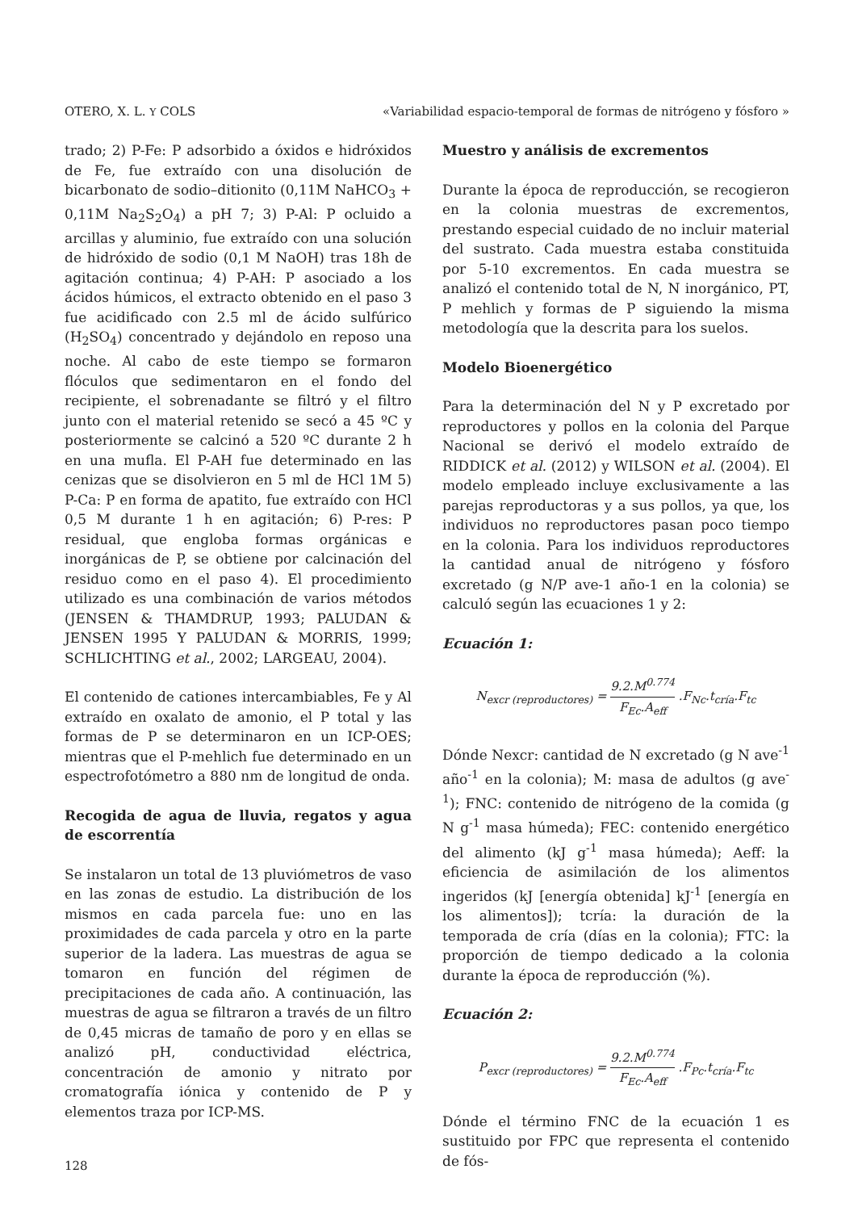OTERO, X. L. Y COLS «Variabilidad espacio-temporal de formas de nitrógeno y fósforo »
trado; 2) P-Fe: P adsorbido a óxidos e hidróxidos de Fe, fue extraído con una disolución de bicarbonato de sodio–ditionito (0,11M NaHCO<sub>3</sub> + 0,11M Na<sub>2</sub>S<sub>2</sub>O<sub>4</sub>) a pH 7; 3) P-Al: P ocluido a arcillas y aluminio, fue extraído con una solución de hidróxido de sodio (0,1 M NaOH) tras 18h de agitación continua; 4) P-AH: P asociado a los ácidos húmicos, el extracto obtenido en el paso 3 fue acidificado con 2.5 ml de ácido sulfúrico (H<sub>2</sub>SO<sub>4</sub>) concentrado y dejándolo en reposo una noche. Al cabo de este tiempo se formaron flóculos que sedimentaron en el fondo del recipiente, el sobrenadante se filtró y el filtro junto con el material retenido se secó a 45 ºC y posteriormente se calcinó a 520 ºC durante 2 h en una mufla. El P-AH fue determinado en las cenizas que se disolvieron en 5 ml de HCl 1M 5) P-Ca: P en forma de apatito, fue extraído con HCl 0,5 M durante 1 h en agitación; 6) P-res: P residual, que engloba formas orgánicas e inorgánicas de P, se obtiene por calcinación del residuo como en el paso 4). El procedimiento utilizado es una combinación de varios métodos (JENSEN & THAMDRUP, 1993; PALUDAN & JENSEN 1995 Y PALUDAN & MORRIS, 1999; SCHLICHTING et al., 2002; LARGEAU, 2004).
El contenido de cationes intercambiables, Fe y Al extraído en oxalato de amonio, el P total y las formas de P se determinaron en un ICP-OES; mientras que el P-mehlich fue determinado en un espectrofotómetro a 880 nm de longitud de onda.
Recogida de agua de lluvia, regatos y agua de escorrentía
Se instalaron un total de 13 pluviómetros de vaso en las zonas de estudio. La distribución de los mismos en cada parcela fue: uno en las proximidades de cada parcela y otro en la parte superior de la ladera. Las muestras de agua se tomaron en función del régimen de precipitaciones de cada año. A continuación, las muestras de agua se filtraron a través de un filtro de 0,45 micras de tamaño de poro y en ellas se analizó pH, conductividad eléctrica, concentración de amonio y nitrato por cromatografía iónica y contenido de P y elementos traza por ICP-MS.
Muestro y análisis de excrementos
Durante la época de reproducción, se recogieron en la colonia muestras de excrementos, prestando especial cuidado de no incluir material del sustrato. Cada muestra estaba constituida por 5-10 excrementos. En cada muestra se analizó el contenido total de N, N inorgánico, PT, P mehlich y formas de P siguiendo la misma metodología que la descrita para los suelos.
Modelo Bioenergético
Para la determinación del N y P excretado por reproductores y pollos en la colonia del Parque Nacional se derivó el modelo extraído de RIDDICK et al. (2012) y WILSON et al. (2004). El modelo empleado incluye exclusivamente a las parejas reproductoras y a sus pollos, ya que, los individuos no reproductores pasan poco tiempo en la colonia. Para los individuos reproductores la cantidad anual de nitrógeno y fósforo excretado (g N/P ave-1 año-1 en la colonia) se calculó según las ecuaciones 1 y 2:
Ecuación 1:
N<sub>excr (reproductores)</sub> = 9.2.M<sup>0.774</sup> F<sub>Ec</sub>.A<sub>eff</sub> .F<sub>Nc</sub>.t<sub>cría</sub>.F<sub>tc</sub>
Dónde Nexcr: cantidad de N excretado (g N ave<sup>-1</sup> año<sup>-1</sup> en la colonia); M: masa de adultos (g ave<sup>-1</sup>); FNC: contenido de nitrógeno de la comida (g N g<sup>-1</sup> masa húmeda); FEC: contenido energético del alimento (kJ g<sup>-1</sup> masa húmeda); Aeff: la eficiencia de asimilación de los alimentos ingeridos (kJ [energía obtenida] kJ<sup>-1</sup> [energía en los alimentos]); tcría: la duración de la temporada de cría (días en la colonia); FTC: la proporción de tiempo dedicado a la colonia durante la época de reproducción (%).
Ecuación 2:
P<sub>excr (reproductores)</sub> = 9.2.M<sup>0.774</sup> F<sub>Ec</sub>.A<sub>eff</sub> .F<sub>Pc</sub>.t<sub>cría</sub>.F<sub>tc</sub>
Dónde el término FNC de la ecuación 1 es sustituido por FPC que representa el contenido de fós-
128